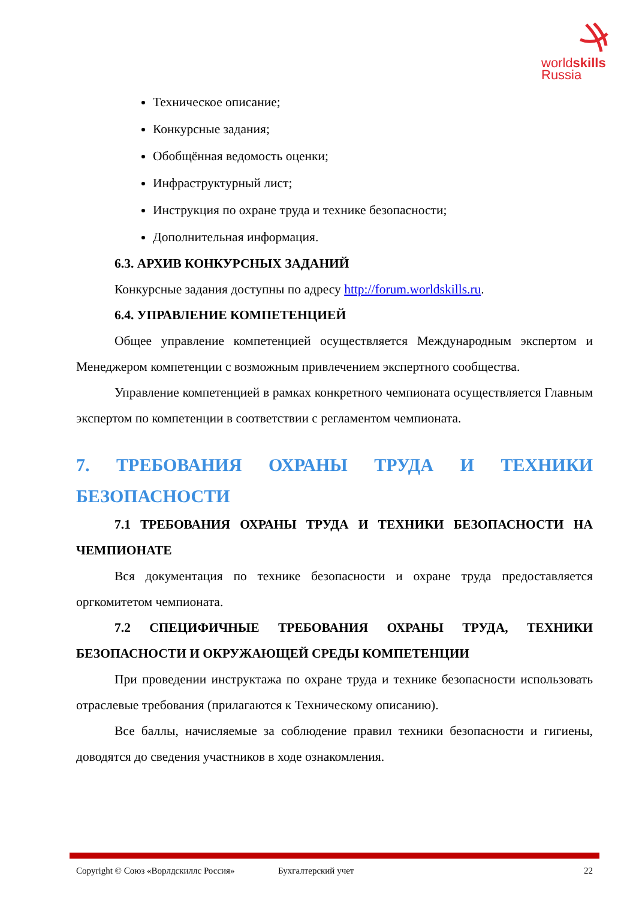worldskills
Russia
Техническое описание;
Конкурсные задания;
Обобщённая ведомость оценки;
Инфраструктурный лист;
Инструкция по охране труда и технике безопасности;
Дополнительная информация.
6.3. АРХИВ КОНКУРСНЫХ ЗАДАНИЙ
Конкурсные задания доступны по адресу http://forum.worldskills.ru.
6.4. УПРАВЛЕНИЕ КОМПЕТЕНЦИЕЙ
Общее управление компетенцией осуществляется Международным экспертом и Менеджером компетенции с возможным привлечением экспертного сообщества.
Управление компетенцией в рамках конкретного чемпионата осуществляется Главным экспертом по компетенции в соответствии с регламентом чемпионата.
7. ТРЕБОВАНИЯ ОХРАНЫ ТРУДА И ТЕХНИКИ БЕЗОПАСНОСТИ
7.1 ТРЕБОВАНИЯ ОХРАНЫ ТРУДА И ТЕХНИКИ БЕЗОПАСНОСТИ НА ЧЕМПИОНАТЕ
Вся документация по технике безопасности и охране труда предоставляется оргкомитетом чемпионата.
7.2 СПЕЦИФИЧНЫЕ ТРЕБОВАНИЯ ОХРАНЫ ТРУДА, ТЕХНИКИ БЕЗОПАСНОСТИ И ОКРУЖАЮЩЕЙ СРЕДЫ КОМПЕТЕНЦИИ
При проведении инструктажа по охране труда и технике безопасности использовать отраслевые требования (прилагаются к Техническому описанию).
Все баллы, начисляемые за соблюдение правил техники безопасности и гигиены, доводятся до сведения участников в ходе ознакомления.
Copyright © Союз «Ворлдскиллс Россия» Бухгалтерский учет 22